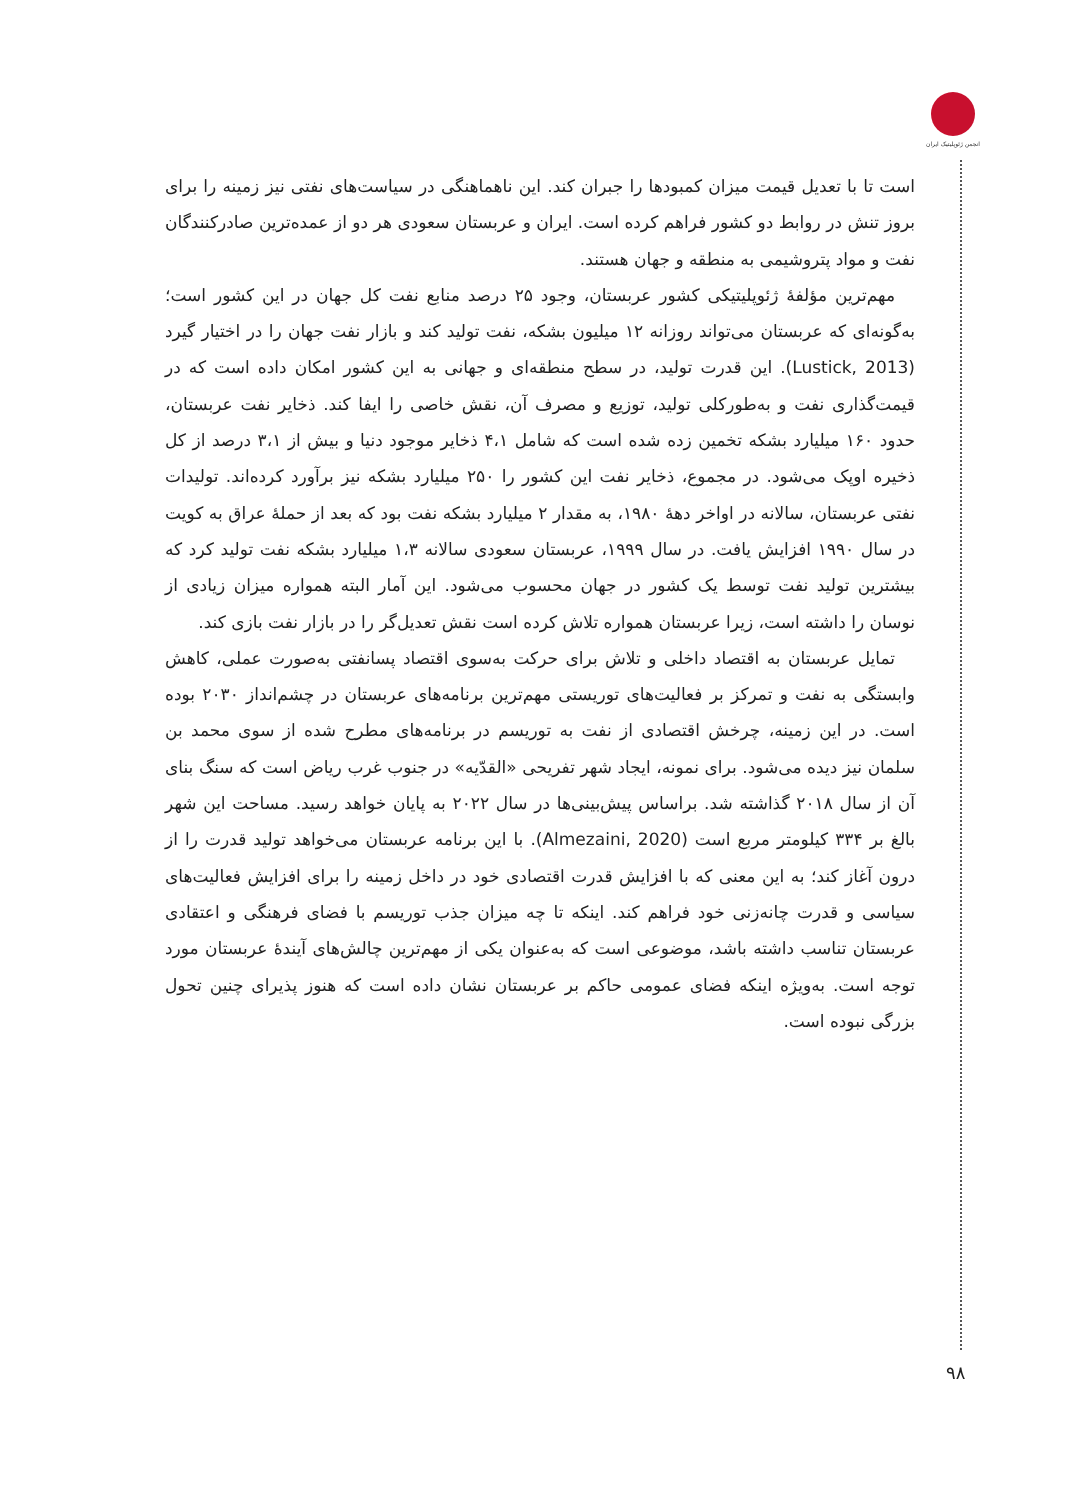انجمن ژئوپلیتیک ایران
است تا با تعدیل قیمت میزان کمبودها را جبران کند. این ناهماهنگی در سیاست‌های نفتی نیز زمینه را برای بروز تنش در روابط دو کشور فراهم کرده است. ایران و عربستان سعودی هر دو از عمده‌ترین صادرکنندگان نفت و مواد پتروشیمی به منطقه و جهان هستند.
مهم‌ترین مؤلفهٔ ژئوپلیتیکی کشور عربستان، وجود ۲۵ درصد منابع نفت کل جهان در این کشور است؛ به‌گونه‌ای که عربستان می‌تواند روزانه ۱۲ میلیون بشکه، نفت تولید کند و بازار نفت جهان را در اختیار گیرد (Lustick, 2013). این قدرت تولید، در سطح منطقه‌ای و جهانی به این کشور امکان داده است که در قیمت‌گذاری نفت و به‌طورکلی تولید، توزیع و مصرف آن، نقش خاصی را ایفا کند. ذخایر نفت عربستان، حدود ۱۶۰ میلیارد بشکه تخمین زده شده است که شامل ۴،۱ ذخایر موجود دنیا و بیش از ۳،۱ درصد از کل ذخیره اوپک می‌شود. در مجموع، ذخایر نفت این کشور را ۲۵۰ میلیارد بشکه نیز برآورد کرده‌اند. تولیدات نفتی عربستان، سالانه در اواخر دههٔ ۱۹۸۰، به مقدار ۲ میلیارد بشکه نفت بود که بعد از حملهٔ عراق به کویت در سال ۱۹۹۰ افزایش یافت. در سال ۱۹۹۹، عربستان سعودی سالانه ۱،۳ میلیارد بشکه نفت تولید کرد که بیشترین تولید نفت توسط یک کشور در جهان محسوب می‌شود. این آمار البته همواره میزان زیادی از نوسان را داشته است، زیرا عربستان همواره تلاش کرده است نقش تعدیل‌گر را در بازار نفت بازی کند.
تمایل عربستان به اقتصاد داخلی و تلاش برای حرکت به‌سوی اقتصاد پسانفتی به‌صورت عملی، کاهش وابستگی به نفت و تمرکز بر فعالیت‌های توریستی مهم‌ترین برنامه‌های عربستان در چشم‌انداز ۲۰۳۰ بوده است. در این زمینه، چرخش اقتصادی از نفت به توریسم در برنامه‌های مطرح شده از سوی محمد بن سلمان نیز دیده می‌شود. برای نمونه، ایجاد شهر تفریحی «القدّیه» در جنوب غرب ریاض است که سنگ بنای آن از سال ۲۰۱۸ گذاشته شد. براساس پیش‌بینی‌ها در سال ۲۰۲۲ به پایان خواهد رسید. مساحت این شهر بالغ بر ۳۳۴ کیلومتر مربع است (Almezaini, 2020). با این برنامه عربستان می‌خواهد تولید قدرت را از درون آغاز کند؛ به این معنی که با افزایش قدرت اقتصادی خود در داخل زمینه را برای افزایش فعالیت‌های سیاسی و قدرت چانه‌زنی خود فراهم کند. اینکه تا چه میزان جذب توریسم با فضای فرهنگی و اعتقادی عربستان تناسب داشته باشد، موضوعی است که به‌عنوان یکی از مهم‌ترین چالش‌های آیندهٔ عربستان مورد توجه است. به‌ویژه اینکه فضای عمومی حاکم بر عربستان نشان داده است که هنوز پذیرای چنین تحول بزرگی نبوده است.
۹۸